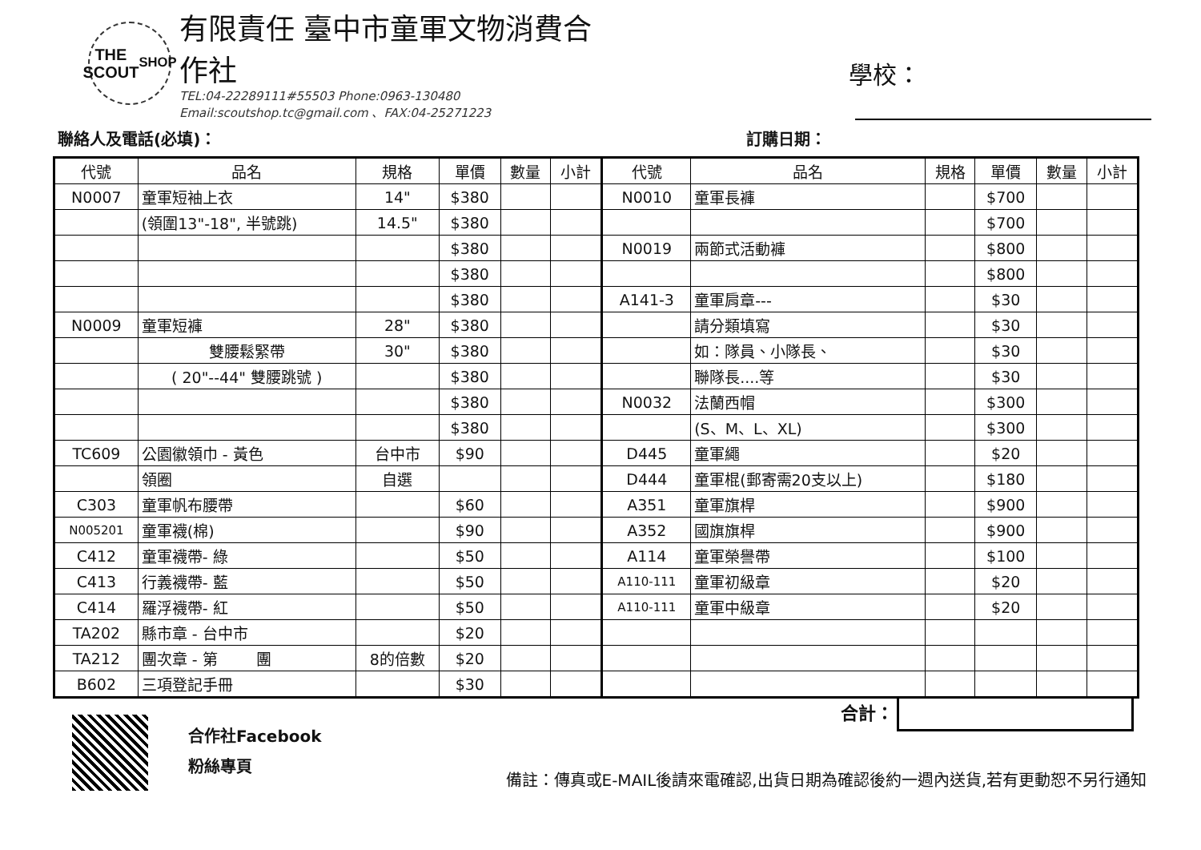THE
SCOUT
SHOP
有限責任 臺中市童軍文物消費合作社
TEL:04-22289111#55503 Phone:0963-130480
Email:scoutshop.tc@gmail.com 、FAX:04-25271223
學校：
聯絡人及電話(必填)： 訂購日期：
| 代號 | 品名 | 規格 | 單價 | 數量 | 小計 | 代號 | 品名 | 規格 | 單價 | 數量 | 小計 |
| --- | --- | --- | --- | --- | --- | --- | --- | --- | --- | --- | --- |
| N0007 | 童軍短袖上衣 | 14" | $380 | | | N0010 | 童軍長褲 | | $700 | | |
| | (領圍13"-18", 半號跳) | 14.5" | $380 | | | | | | $700 | | |
| | | | $380 | | | N0019 | 兩節式活動褲 | | $800 | | |
| | | | $380 | | | | | | $800 | | |
| | | | $380 | | | A141-3 | 童軍肩章--- | | $30 | | |
| N0009 | 童軍短褲 | 28" | $380 | | | | 請分類填寫 | | $30 | | |
| | 雙腰鬆緊帶 | 30" | $380 | | | | 如：隊員、小隊長、 | | $30 | | |
| | ( 20"--44" 雙腰跳號 ) | | $380 | | | | 聯隊長....等 | | $30 | | |
| | | | $380 | | | N0032 | 法蘭西帽 | | $300 | | |
| | | | $380 | | | | (S、M、L、XL) | | $300 | | |
| TC609 | 公園徽領巾 - 黃色 | 台中市 | $90 | | | D445 | 童軍繩 | | $20 | | |
| | 領圈 | 自選 | | | | D444 | 童軍棍(郵寄需20支以上) | | $180 | | |
| C303 | 童軍帆布腰帶 | | $60 | | | A351 | 童軍旗桿 | | $900 | | |
| N005201 | 童軍襪(棉) | | $90 | | | A352 | 國旗旗桿 | | $900 | | |
| C412 | 童軍襪帶- 綠 | | $50 | | | A114 | 童軍榮譽帶 | | $100 | | |
| C413 | 行義襪帶- 藍 | | $50 | | | A110-111 | 童軍初級章 | | $20 | | |
| C414 | 羅浮襪帶- 紅 | | $50 | | | A110-111 | 童軍中級章 | | $20 | | |
| TA202 | 縣市章 - 台中市 | | $20 | | | | | | | | |
| TA212 | 團次章 - 第 團 | 8的倍數 | $20 | | | | | | | | |
| B602 | 三項登記手冊 | | $30 | | | | | | | | |
合作社Facebook
粉絲專頁
合計：
備註：傳真或E-MAIL後請來電確認,出貨日期為確認後約一週內送貨,若有更動恕不另行通知